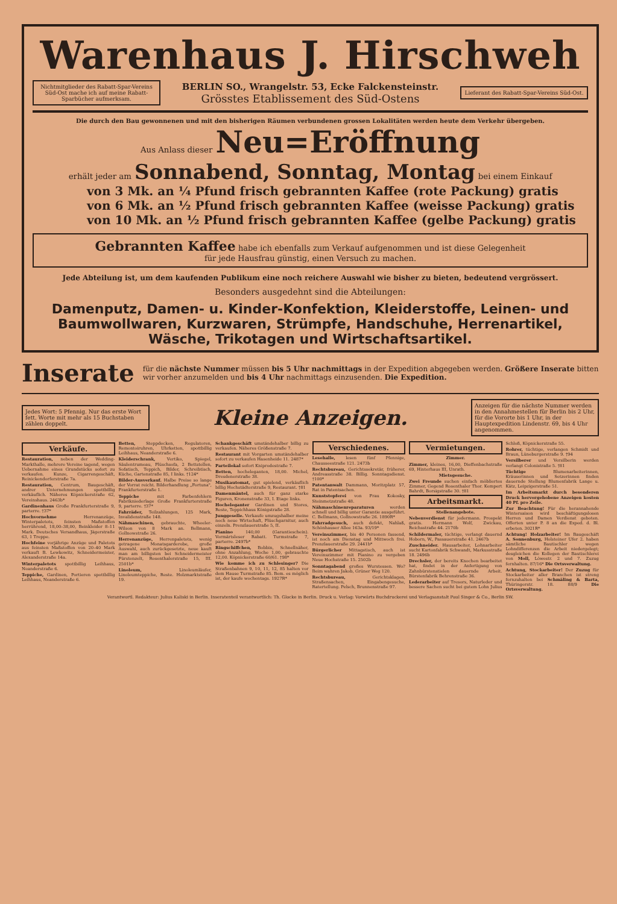Warenhaus J. Hirschweh
Nichtmitglieder des Rabatt-Spar-Vereins Süd-Ost mache ich auf meine Rabatt-Sparbücher aufmerksam.
BERLIN SO., Wrangelstr. 53, Ecke Falckensteinstr.
Grösstes Etablissement des Süd-Ostens
Lieferant des Rabatt-Spar-Vereins Süd-Ost.
Die durch den Bau gewonnenen und mit den bisherigen Räumen verbundenen grossen Lokalitäten werden heute dem Verkehr übergeben.
Aus Anlass dieser Neu=Eröffnung
erhält jeder am Sonnabend, Sonntag, Montag bei einem Einkauf
von 3 Mk. an ¼ Pfund frisch gebrannten Kaffee (rote Packung) gratis
von 6 Mk. an ½ Pfund frisch gebrannten Kaffee (weisse Packung) gratis
von 10 Mk. an ½ Pfund frisch gebrannten Kaffee (gelbe Packung) gratis
Gebrannten Kaffee habe ich ebenfalls zum Verkauf aufgenommen und ist diese Gelegenheit
für jede Hausfrau günstig, einen Versuch zu machen.
Jede Abteilung ist, um dem kaufenden Publikum eine noch reichere Auswahl wie bisher zu bieten, bedeutend vergrössert.
Besonders ausgedehnt sind die Abteilungen:
Damenputz, Damen- u. Kinder-Konfektion, Kleiderstoffe, Leinen- und Baumwollwaren, Kurzwaren, Strümpfe, Handschuhe, Herrenartikel, Wäsche, Trikotagen und Wirtschaftsartikel.
Inserate
für die nächste Nummer müssen bis 5 Uhr nachmittags in der Expedition abgegeben werden. Größere Inserate bitten wir vorher anzumelden und bis 4 Uhr nachmittags einzusenden. Die Expedition.
Jedes Wort: 5 Pfennig. Nur das erste Wort fett. Worte mit mehr als 15 Buchstaben zählen doppelt.
Kleine Anzeigen.
Anzeigen für die nächste Nummer werden in den Annahmestellen für Berlin bis 2 Uhr, für die Vororte bis 1 Uhr, in der Hauptexpedition Lindenstr. 69, bis 4 Uhr angenommen.
Verkäufe.
Restauration, neben der Wedding-Markthalle, mehrere Vereine tagend, wegen Uebernahme eines Grundstücks sofort zu verkaufen. Kunze, Cigarrengeschäft, Reinickendorferstraße 7a.
Restauration, Centrum, Baugeschäft, andrer Unternehmungen spottbillig verkäuflich. Näheres Köpnickerstraße 62, Vereinshaus. 2463b*
Gardinenhaus Große Frankfurterstraße 9, parterre. †37*
Hochvornehme Herrenanzüge, Winterpaletots, feinsten Maßstoffen herrührend, 18,00–38,00, Beinkleider 8–11 Mark. Deutsches Versandhaus, Jägerstraße 63, 1 Treppe.
Hochfeine vorjährige Anzüge und Paletots aus feinsten Maßstoffen von 20–40 Mark verkauft B. Lewkowitz, Schneidermeister, Alexanderstraße 14a.
Winterpaletots spottbillig Leihhaus, Neanderstraße 6.
Teppiche, Gardinen, Portieren spottbillig Leihhaus, Neanderstraße 6.
Betten, Steppdecken, Regulatoren, Remontoiruhren, Uhrketten, spottbillig Leihhaus, Neanderstraße 6.
Kleiderschrank, Vertiko, Spiegel, Säulentrumeau, Plüschsofa, 2 Bettstellen, Sofatisch, Teppich, Bilder, Schreibtisch, Küche, Gartenstraße 85, I links. †124*
Bilder-Ausverkauf. Halbe Preise so lange der Vorrat reicht. Bilderhandlung „Fortuna", Frankfurterstraße 1.
Teppiche mit Farbenfehlern Fabrikniederlage Große Frankfurterstraße 9, parterre. †37*
Fahrräder, Teilzahlungen, 125 Mark, Invalidenstraße 148.
Nähmaschinen, gebrauchte, Wheeler-Wilson von 8 Mark an. Bellmann, Gollnowstraße 26.
Herrenanzüge, Herrenpaletots, wenig getragene Monatsgarderobe, große Auswahl, auch zurückgesetzte, neue kauft man am billigsten bei Schneidermeister Fürstenzelt, Rosenthalerstraße 15, III. 2501b*
Linoleum, Linoleumläufer, Linoleumteppiche, Reste. Holzmarktstraße 19.
Schankgeschäft umständehalber billig zu verkaufen. Näheres Größenstraße 7.
Restaurant mit Vorgarten umständehalber sofort zu verkaufen Hasenheide 11. 2487*
Parteilokal sofort Kniprodestraße 7.
Betten, hocheleganten, 18,00. Michel, Dresdenerstraße 38.
Musikautomat, gut spielend, verkäuflich billig Hochstädterstraße 9, Restaurant. †81
Damenmäntel, auch für ganz starke Figuren, Kronenstraße 33, I. Etage links.
Hocheleganter Gardinen und Stores, Reste, Teppichhaus Königstraße 28.
Junggeselle. Verkaufe umzugshalber meine noch neue Wirtschaft, Plüschgarnitur, auch einzeln. Prenzlauerstraße 5, II.
Pianino 140,00 (Garantieschein). Vormärtsleser Rabatt. Turmstraße 7, parterre. 2497b*
Ringschiffchen, Bobbin, Schnellnäher, ohne Anzahlung, Woche 1,00, gebrauchte 12,00. Köpnickerstraße 60/61. †98*
Wie komme ich zu Schlesinger? Die Straßenbahnen 9, 10, 11, 12, 85 halten vor dem Hause Turmstraße 85. Bem. es möglich ist, der kaufe wochentags. 1927R*
Verschiedenes.
Lesehalle, lesen fünf Pfennige, Chausseestraße 121. 2473b
Rechtsbureau, Gerichtssekretär, früherer, Andreasstraße 38. Billig. Sonntagsdienst. †100*
Patentanwalt Dammann, Moritzplatz 57, Rat in Patentsachen.
Kunststopferei von Frau Kokosky, Steinmetzstraße 48.
Nähmaschinenreparaturen werden schnell und billig unter Garantie ausgeführt. C. Bellmann, Gollnowstraße 26. 1890R*
Fahrradgesuch, auch defekt, Nahlaß, Schönhauser Allee 163a. 93/19*
Vereinszimmer, bis 40 Personen fassend, ist noch am Dienstag und Mittwoch frei. Prenzlauerstraße 29. 2441b*
Bürgerlicher Mittagstisch, auch ist Vereinszimmer mit Pianino zu vergeben Neue Hochstraße 15. 2502b
Sonntagabend großes Wurstessen. Wo? Beim wahren Jakob, Grüner Weg 120.
Rechtsbureau, Gerichtsklagen, Straßensachen, Eingabengesuche, Ratertellung. Pelsch, Brunnenstraße 97.
Vermietungen.
Zimmer.
Zimmer, kleines, 16,00, Dieffenbachstraße 69, Hinterhaus III, Unrath.
Mietsgesuche.
Zwei Freunde suchen einfach möbliertes Zimmer, Gegend Rosenthaler Thor. Kempert Bahrdt, Borsigstraße 30. †81
Arbeitsmarkt.
Stellenangebote.
Nebenverdienst für jedermann. Prospekt gratis. Hermann Wolf, Zwickau, Reichsstraße 44. 2170b
Schildermaler, tüchtige, verlangt dauernd Hoborn, W., Passauerstraße 41. 2467b
Zuschneider. Hausarbeiter, Lohnarbeiter sucht Kartonfabrik Schwandt, Markusstraße 18. 2496b
Drechsler, der bereits Knochen bearbeitet hat, findet in der Anfertigung von Zahnbürstenstielen dauernde Arbeit. Bürstenfabrik Behrenstraße 36.
Lederarbeiter auf Tresors, Naturleder und bessere Sachen sucht bei gutem Lohn Julius Schloß, Köpnickerstraße 55.
Rohrer, tüchtige, verlangen Schmidt und Braun, Lüneburgerstraße 9. †94
Versilberer und Versilberin werden verlangt Colonistraße 5. †81
Tüchtige Blumenarbeiterinnen, Kräuserinnen und Setzerinnen finden dauernde Stellung Blumenfabrik Lange u. Kätz, Leipzigerstraße 51.
Im Arbeitsmarkt durch besonderen Druck hervorgehobene Anzeigen kosten 40 Pf. pro Zeile.
Zur Beachtung! Für die herannahende Wintersaison wird beschäftigungslosen Herren und Damen Verdienst geboten. Offerten unter P. 8 an die Exped. d. Bl. erbeten. 3021R*
Achtung! Holzarbeiter! Im Baugeschäft A. Sonnenburg, Holsteiner Ufer 2. haben sämtliche Bautischler wegen Lohndifferenzen die Arbeit niedergelegt; desgleichen die Kollegen der Bautischlerei von Moll, Löwestr. 2 und 7. Zuzug fernhalten. 87/16* Die Ortsverwaltung.
Achtung, Stockarbeiter! Der Zuzug für Stockarbeiter aller Branchen ist streng fernzuhalten bei Schmäling & Barta, Thüringerstr. 18. 88/9 Die Ortsverwaltung.
Verantwortl. Redakteur: Julius Kaliski in Berlin. Inseratenteil verantwortlich: Th. Glocke in Berlin. Druck u. Verlag: Vorwärts Buchdruckerei und Verlagsanstalt Paul Singer & Co., Berlin SW.